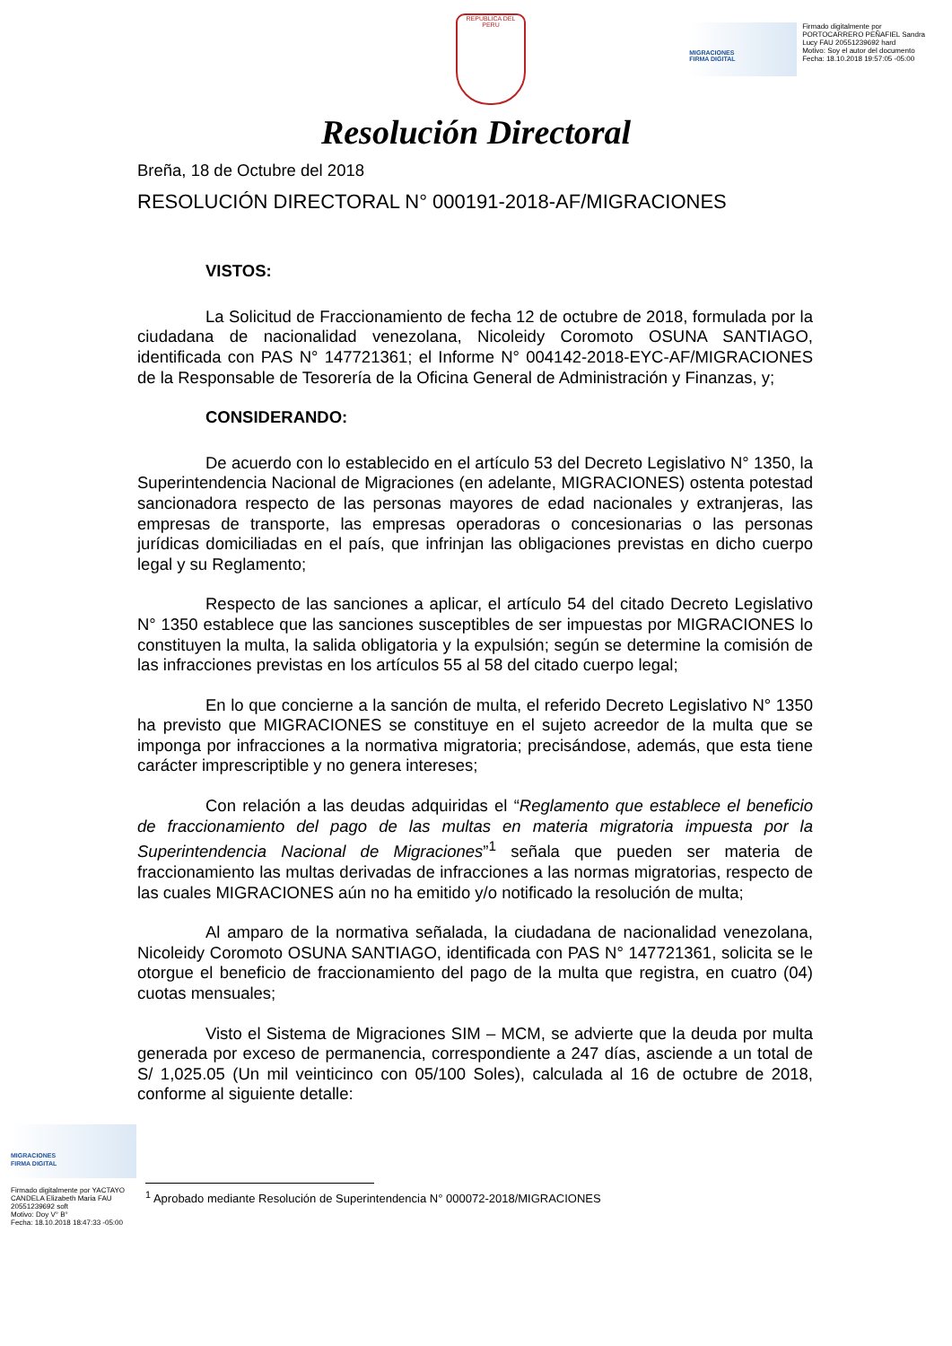REPUBLICA DEL PERU
MIGRACIONES
FIRMA DIGITAL
Firmado digitalmente por
PORTOCARRERO PEÑAFIEL Sandra
Lucy FAU 20551239692 hard
Motivo: Soy el autor del documento
Fecha: 18.10.2018 19:57:05 -05:00
Resolución Directoral
Breña, 18 de Octubre del 2018
RESOLUCIÓN DIRECTORAL N° 000191-2018-AF/MIGRACIONES
VISTOS:
La Solicitud de Fraccionamiento de fecha 12 de octubre de 2018, formulada por la ciudadana de nacionalidad venezolana, Nicoleidy Coromoto OSUNA SANTIAGO, identificada con PAS N° 147721361; el Informe N° 004142-2018-EYC-AF/MIGRACIONES de la Responsable de Tesorería de la Oficina General de Administración y Finanzas, y;
CONSIDERANDO:
De acuerdo con lo establecido en el artículo 53 del Decreto Legislativo N° 1350, la Superintendencia Nacional de Migraciones (en adelante, MIGRACIONES) ostenta potestad sancionadora respecto de las personas mayores de edad nacionales y extranjeras, las empresas de transporte, las empresas operadoras o concesionarias o las personas jurídicas domiciliadas en el país, que infrinjan las obligaciones previstas en dicho cuerpo legal y su Reglamento;
Respecto de las sanciones a aplicar, el artículo 54 del citado Decreto Legislativo N° 1350 establece que las sanciones susceptibles de ser impuestas por MIGRACIONES lo constituyen la multa, la salida obligatoria y la expulsión; según se determine la comisión de las infracciones previstas en los artículos 55 al 58 del citado cuerpo legal;
En lo que concierne a la sanción de multa, el referido Decreto Legislativo N° 1350 ha previsto que MIGRACIONES se constituye en el sujeto acreedor de la multa que se imponga por infracciones a la normativa migratoria; precisándose, además, que esta tiene carácter imprescriptible y no genera intereses;
Con relación a las deudas adquiridas el “Reglamento que establece el beneficio de fraccionamiento del pago de las multas en materia migratoria impuesta por la Superintendencia Nacional de Migraciones”<sup>1</sup> señala que pueden ser materia de fraccionamiento las multas derivadas de infracciones a las normas migratorias, respecto de las cuales MIGRACIONES aún no ha emitido y/o notificado la resolución de multa;
Al amparo de la normativa señalada, la ciudadana de nacionalidad venezolana, Nicoleidy Coromoto OSUNA SANTIAGO, identificada con PAS N° 147721361, solicita se le otorgue el beneficio de fraccionamiento del pago de la multa que registra, en cuatro (04) cuotas mensuales;
Visto el Sistema de Migraciones SIM – MCM, se advierte que la deuda por multa generada por exceso de permanencia, correspondiente a 247 días, asciende a un total de S/ 1,025.05 (Un mil veinticinco con 05/100 Soles), calculada al 16 de octubre de 2018, conforme al siguiente detalle:
MIGRACIONES
FIRMA DIGITAL
Firmado digitalmente por YACTAYO CANDELA Elizabeth Maria FAU 20551239692 soft
Motivo: Doy V° B°
Fecha: 18.10.2018 18:47:33 -05:00
<sup>1</sup> Aprobado mediante Resolución de Superintendencia N° 000072-2018/MIGRACIONES